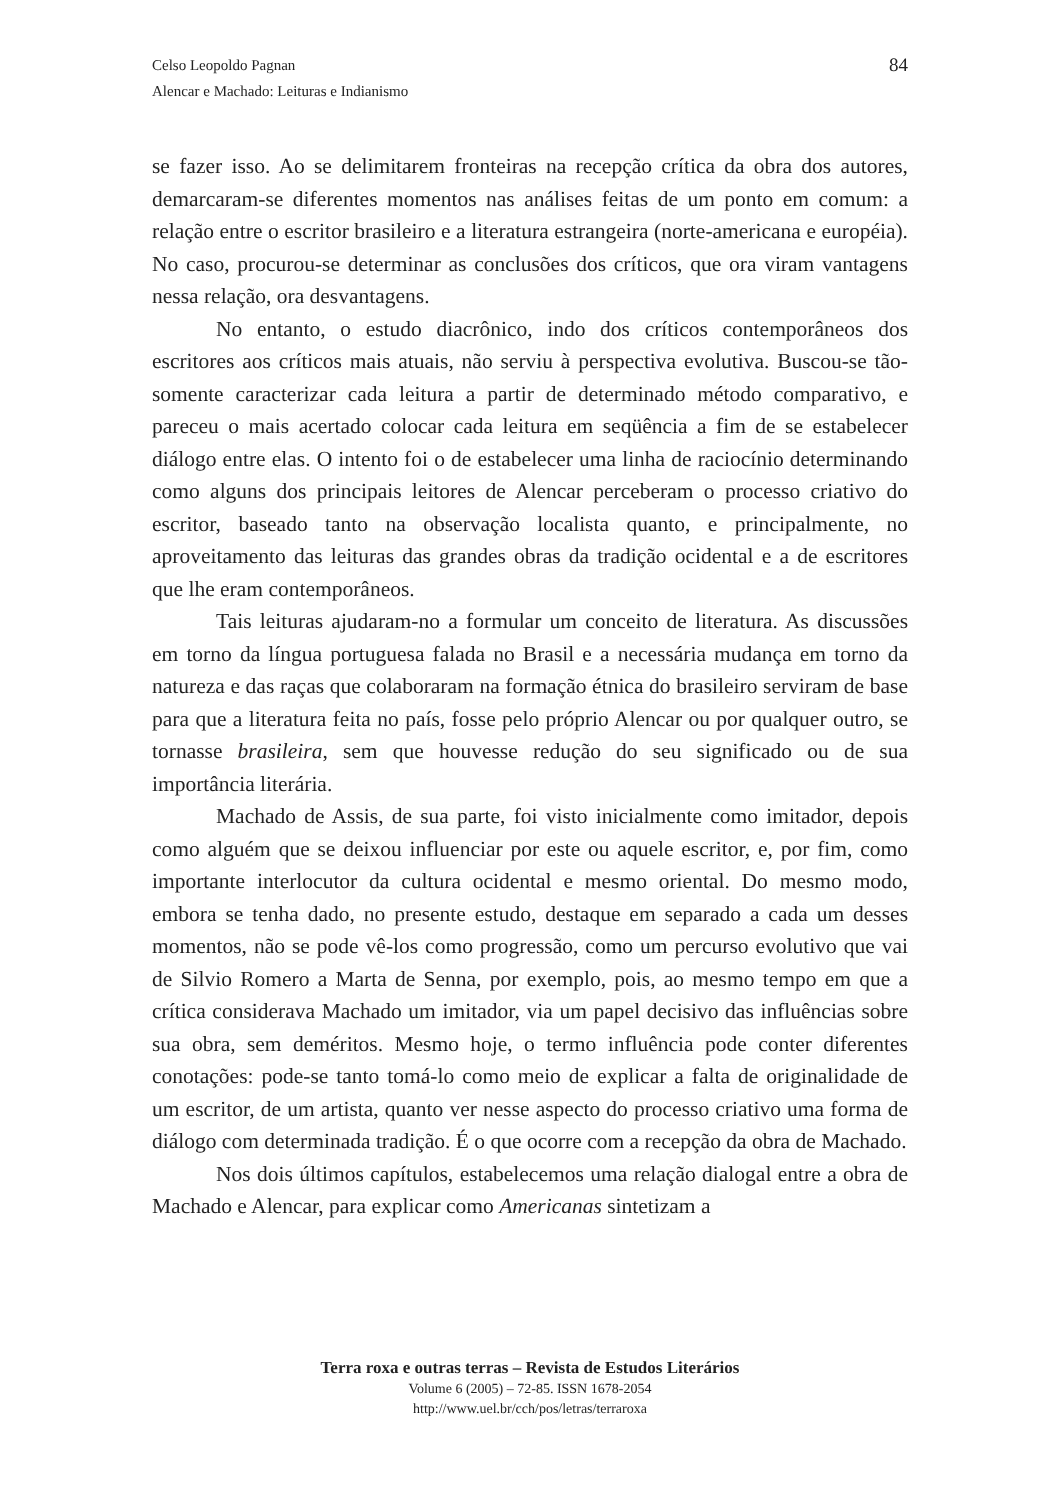84 Celso Leopoldo Pagnan
Alencar e Machado: Leituras e Indianismo
se fazer isso. Ao se delimitarem fronteiras na recepção crítica da obra dos autores, demarcaram-se diferentes momentos nas análises feitas de um ponto em comum: a relação entre o escritor brasileiro e a literatura estrangeira (norte-americana e européia). No caso, procurou-se determinar as conclusões dos críticos, que ora viram vantagens nessa relação, ora desvantagens.
No entanto, o estudo diacrônico, indo dos críticos contemporâneos dos escritores aos críticos mais atuais, não serviu à perspectiva evolutiva. Buscou-se tão-somente caracterizar cada leitura a partir de determinado método comparativo, e pareceu o mais acertado colocar cada leitura em seqüência a fim de se estabelecer diálogo entre elas. O intento foi o de estabelecer uma linha de raciocínio determinando como alguns dos principais leitores de Alencar perceberam o processo criativo do escritor, baseado tanto na observação localista quanto, e principalmente, no aproveitamento das leituras das grandes obras da tradição ocidental e a de escritores que lhe eram contemporâneos.
Tais leituras ajudaram-no a formular um conceito de literatura. As discussões em torno da língua portuguesa falada no Brasil e a necessária mudança em torno da natureza e das raças que colaboraram na formação étnica do brasileiro serviram de base para que a literatura feita no país, fosse pelo próprio Alencar ou por qualquer outro, se tornasse brasileira, sem que houvesse redução do seu significado ou de sua importância literária.
Machado de Assis, de sua parte, foi visto inicialmente como imitador, depois como alguém que se deixou influenciar por este ou aquele escritor, e, por fim, como importante interlocutor da cultura ocidental e mesmo oriental. Do mesmo modo, embora se tenha dado, no presente estudo, destaque em separado a cada um desses momentos, não se pode vê-los como progressão, como um percurso evolutivo que vai de Silvio Romero a Marta de Senna, por exemplo, pois, ao mesmo tempo em que a crítica considerava Machado um imitador, via um papel decisivo das influências sobre sua obra, sem deméritos. Mesmo hoje, o termo influência pode conter diferentes conotações: pode-se tanto tomá-lo como meio de explicar a falta de originalidade de um escritor, de um artista, quanto ver nesse aspecto do processo criativo uma forma de diálogo com determinada tradição. É o que ocorre com a recepção da obra de Machado.
Nos dois últimos capítulos, estabelecemos uma relação dialogal entre a obra de Machado e Alencar, para explicar como Americanas sintetizam a
Terra roxa e outras terras – Revista de Estudos Literários
Volume 6 (2005) – 72-85. ISSN 1678-2054
http://www.uel.br/cch/pos/letras/terraroxa